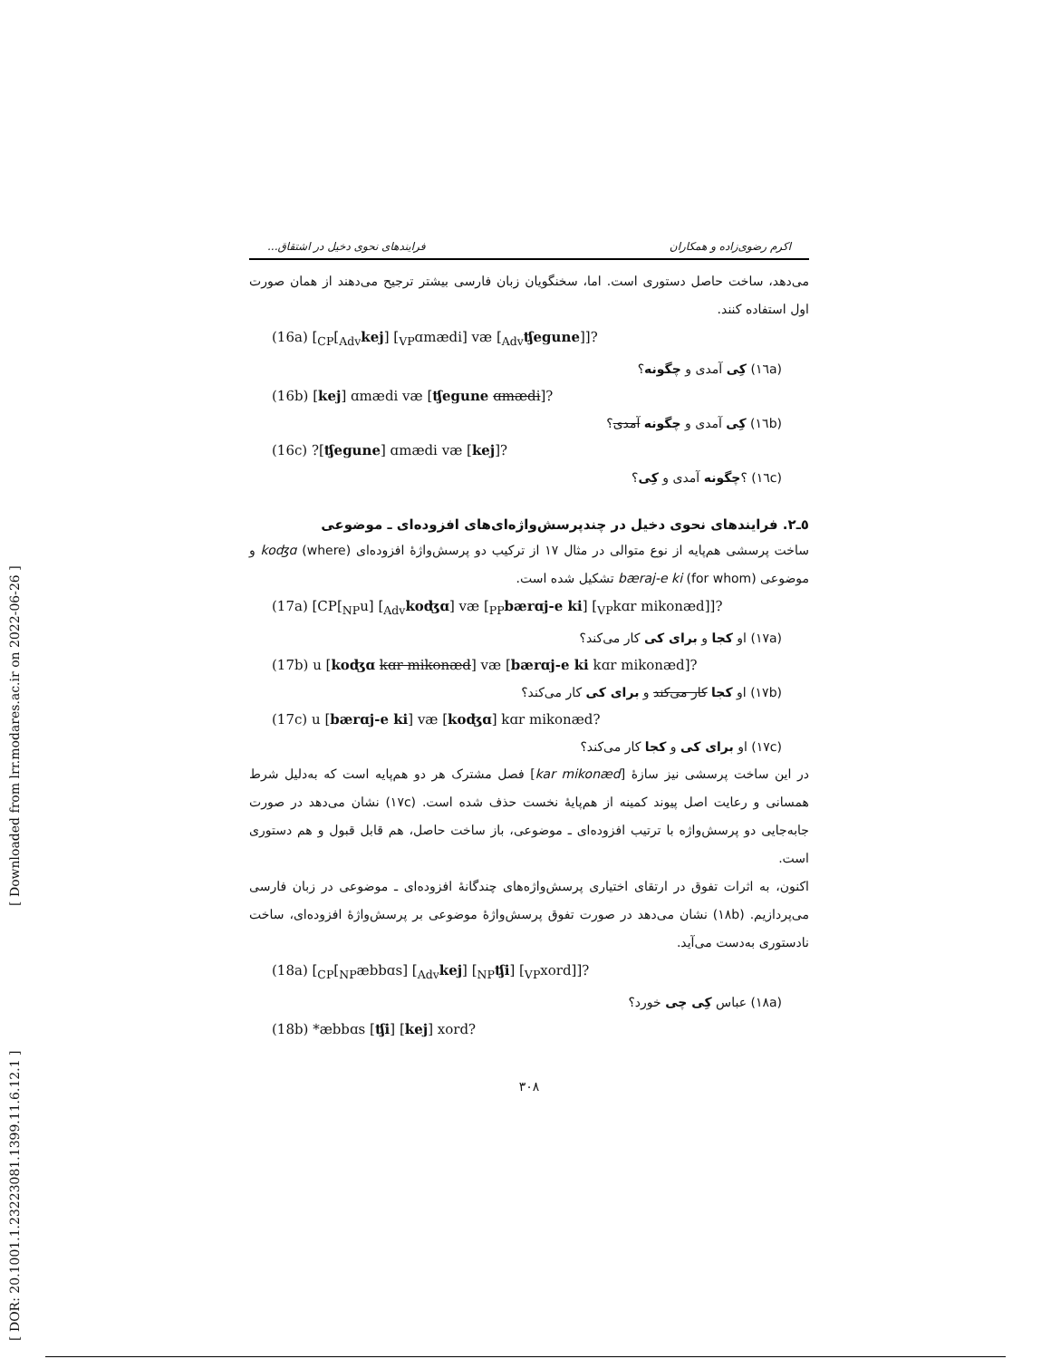[ Downloaded from lrr.modares.ac.ir on 2022-06-26 ]
[ DOR: 20.1001.1.23223081.1399.11.6.12.1 ]
اکرم رضوی‌زاده و همکاران فرایندهای نحوی دخیل در اشتقاق...
می‌دهد، ساخت حاصل دستوری است. اما، سخنگویان زبان فارسی بیشتر ترجیح می‌دهند از همان صورت اول استفاده کنند.
(16a) [<sub>CP</sub>[<sub>Adv</sub>kej] [<sub>VP</sub>ɑmædi] væ [<sub>Adv</sub>ʧegune]]?
(١٦a) کِی آمدی و چگونه؟
(16b) [kej] ɑmædi væ [ʧegune ɑmædi]?
(١٦b) کِی آمدی و چگونه آمدی؟
(16c) ?[ʧegune] ɑmædi væ [kej]?
(١٦c) ؟چگونه آمدی و کِی؟
٥ـ٢. فرایندهای نحوی دخیل در چندپرسش‌واژه‌ای‌های افزوده‌ای ـ موضوعی
ساخت پرسشی هم‌پایه از نوع متوالی در مثال ١٧ از ترکیب دو پرسش‌واژهٔ افزوده‌ای koʤɑ (where) و موضوعی bæraj-e ki (for whom) تشکیل شده است.
(17a) [CP[<sub>NP</sub>u] [<sub>Adv</sub>koʤɑ] væ [<sub>PP</sub>bærɑj-e ki] [<sub>VP</sub>kɑr mikonæd]]?
(١٧a) او کجا و برای کی کار می‌کند؟
(17b) u [koʤɑ kɑr mikonæd] væ [bærɑj-e ki kɑr mikonæd]?
(١٧b) او کجا کار می‌کند و برای کی کار می‌کند؟
(17c) u [bærɑj-e ki] væ [koʤɑ] kɑr mikonæd?
(١٧c) او برای کی و کجا کار می‌کند؟
در این ساخت پرسشی نیز سازهٔ [kar mikonæd] فصل مشترک هر دو هم‌پایه است که به‌دلیل شرط همسانی و رعایت اصل پیوند کمینه از هم‌پایهٔ نخست حذف شده است. (١٧c) نشان می‌دهد در صورت جابه‌جایی دو پرسش‌واژه با ترتیب افزوده‌ای ـ موضوعی، باز ساخت حاصل، هم قابل قبول و هم دستوری است.
اکنون، به اثرات تفوق در ارتقای اختیاری پرسش‌واژه‌های چندگانهٔ افزوده‌ای ـ موضوعی در زبان فارسی می‌پردازیم. (١٨b) نشان می‌دهد در صورت تفوق پرسش‌واژهٔ موضوعی بر پرسش‌واژهٔ افزوده‌ای، ساخت نادستوری به‌دست می‌آید.
(18a) [<sub>CP</sub>[<sub>NP</sub>æbbɑs] [<sub>Adv</sub>kej] [<sub>NP</sub>ʧi] [<sub>VP</sub>xord]]?
(١٨a) عباس کِی چی خورد؟
(18b) *æbbɑs [ʧi] [kej] xord?
٣٠٨